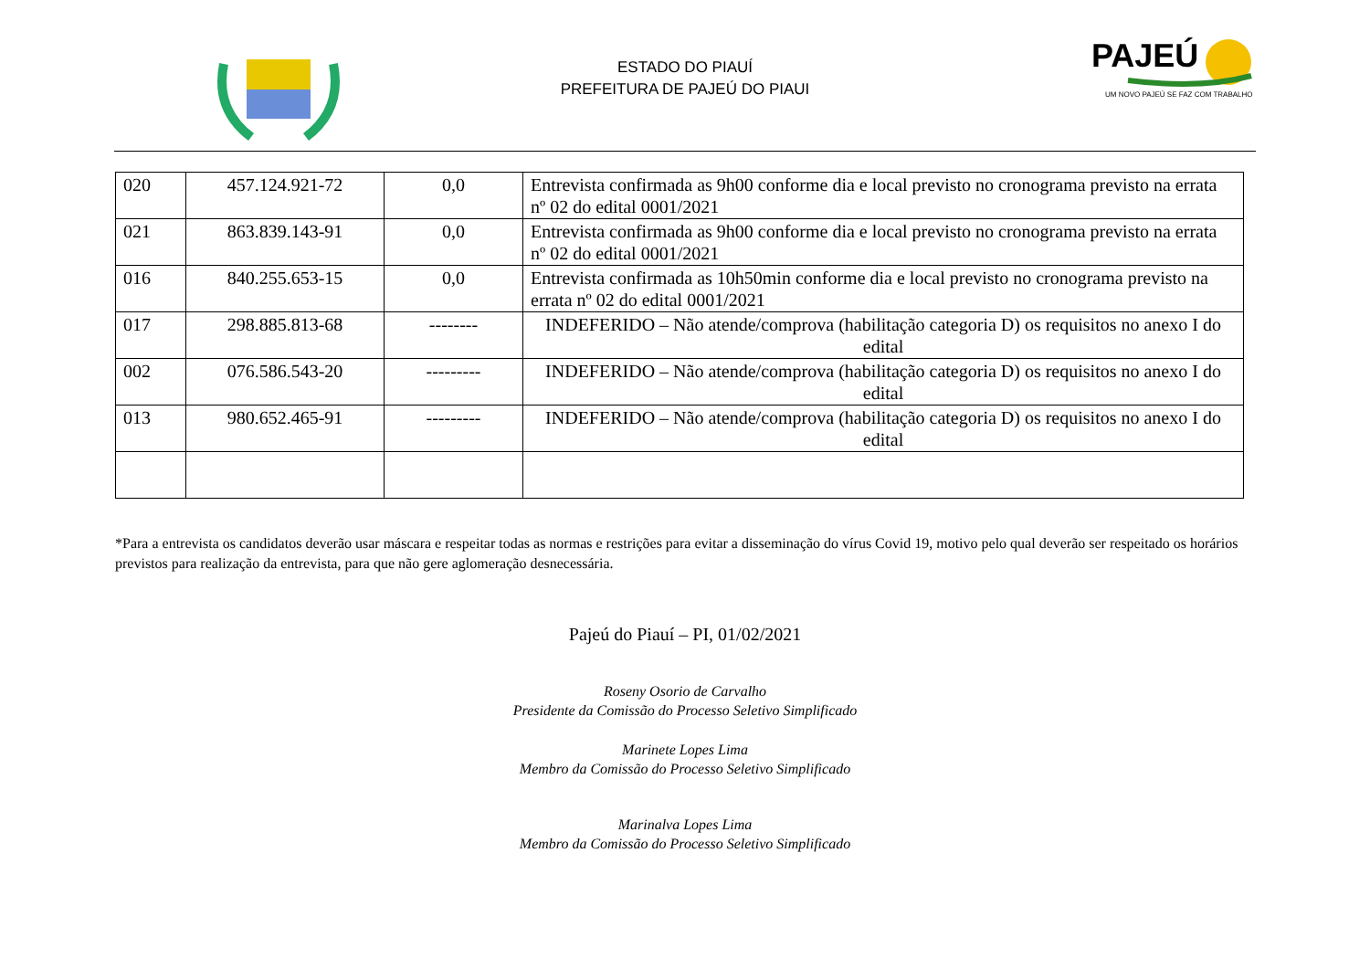ESTADO DO PIAUÍ
PREFEITURA DE PAJEÚ DO PIAUI
PAJEÚ
UM NOVO PAJEÚ SE FAZ COM TRABALHO
| 020 | 457.124.921-72 | 0,0 | Entrevista confirmada as 9h00 conforme dia e local previsto no cronograma previsto na errata nº 02 do edital 0001/2021 |
| 021 | 863.839.143-91 | 0,0 | Entrevista confirmada as 9h00 conforme dia e local previsto no cronograma previsto na errata nº 02 do edital 0001/2021 |
| 016 | 840.255.653-15 | 0,0 | Entrevista confirmada as 10h50min conforme dia e local previsto no cronograma previsto na errata nº 02 do edital 0001/2021 |
| 017 | 298.885.813-68 | -------- | INDEFERIDO – Não atende/comprova (habilitação categoria D) os requisitos no anexo I do edital |
| 002 | 076.586.543-20 | --------- | INDEFERIDO – Não atende/comprova (habilitação categoria D) os requisitos no anexo I do edital |
| 013 | 980.652.465-91 | --------- | INDEFERIDO – Não atende/comprova (habilitação categoria D) os requisitos no anexo I do edital |
*Para a entrevista os candidatos deverão usar máscara e respeitar todas as normas e restrições para evitar a disseminação do vírus Covid 19, motivo pelo qual deverão ser respeitado os horários previstos para realização da entrevista, para que não gere aglomeração desnecessária.
Pajeú do Piauí – PI, 01/02/2021
Roseny Osorio de Carvalho
Presidente da Comissão do Processo Seletivo Simplificado
Marinete Lopes Lima
Membro da Comissão do Processo Seletivo Simplificado
Marinalva Lopes Lima
Membro da Comissão do Processo Seletivo Simplificado